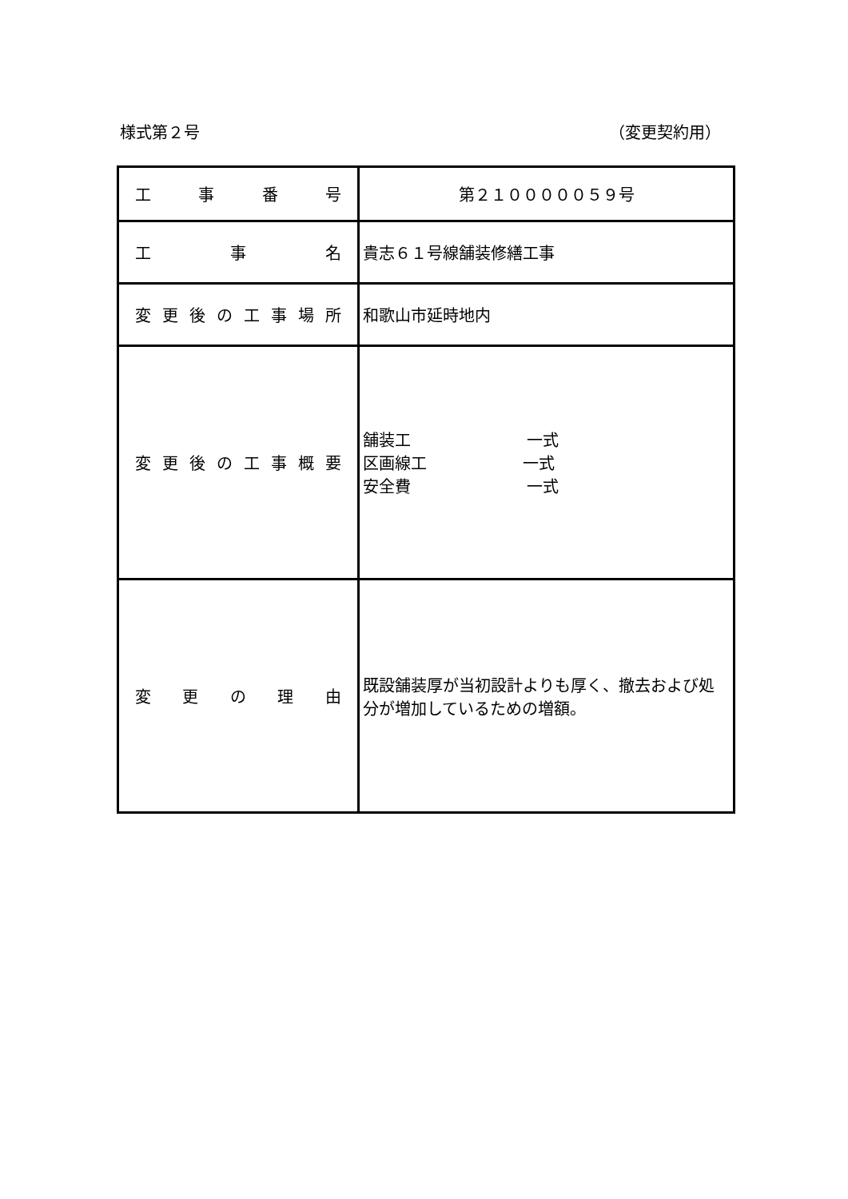様式第２号 （変更契約用）
| 工 事 番 号 | 第２１０００００５９号 |
| 工 事 名 | 貴志６１号線舗装修繕工事 |
| 変更後の工事場所 | 和歌山市延時地内 |
| 変更後の工事概要 | 舗装工 一式 区画線工 一式 安全費 一式 |
| 変 更 の 理 由 | 既設舗装厚が当初設計よりも厚く、撤去および処分が増加しているための増額。 |